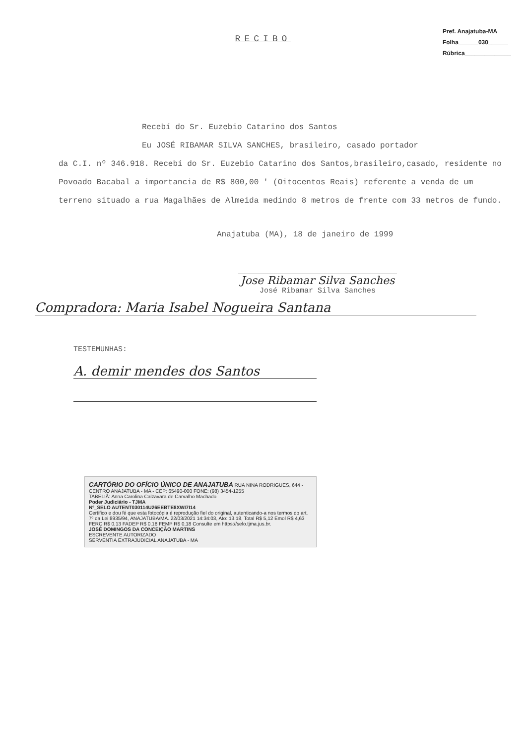Pref. Anajatuba-MA
Folha______030______
Rúbrica______________
RECIBO
Recebí do Sr. Euzebio Catarino dos Santos
Eu JOSÉ RIBAMAR SILVA SANCHES, brasileiro, casado portador
da C.I. nº 346.918. Recebí do Sr. Euzebio Catarino dos Santos,brasileiro,casado, residente no Povoado Bacabal a importancia de R$ 800,00 ' (Oitocentos Reais) referente a venda de um terreno situado a rua Magalhães de Almeida medindo 8 metros de frente com 33 metros de fundo.
Anajatuba (MA), 18 de janeiro de 1999
Jose Ribamar Silva Sanches
José Ribamar Silva Sanches
Compradora: Maria Isabel Nogueira Santana
TESTEMUNHAS:
A. demir mendes dos Santos
CARTÓRIO DO OFÍCIO ÚNICO DE ANAJATUBA RUA NINA RODRIGUES, 644 - CENTRO ANAJATUBA - MA - CEP: 65490-000 FONE: (98) 3454-1255
TABELIÃ: Anna Carolina Calzavara de Carvalho Machado
Poder Judiciário - TJMA
Nº_SELO AUTENT030114U26EEBTE8XWI7I14
Certifico e dou fé que esta fotocópia é reprodução fiel do original, autenticando-a nos termos do art. 7º da Lei 8935/94, ANAJATUBA/MA. 22/03/2021 14:34:03, Ato: 13.18, Total R$ 5,12 Emol R$ 4,63 FERC R$ 0,13 FADEP R$ 0,18 FEMP R$ 0,18 Consulte em https://selo.tjma.jus.br.
JOSÉ DOMINGOS DA CONCEIÇÃO MARTINS
ESCREVENTE AUTORIZADO
SERVENTIA EXTRAJUDICIAL ANAJATUBA - MA